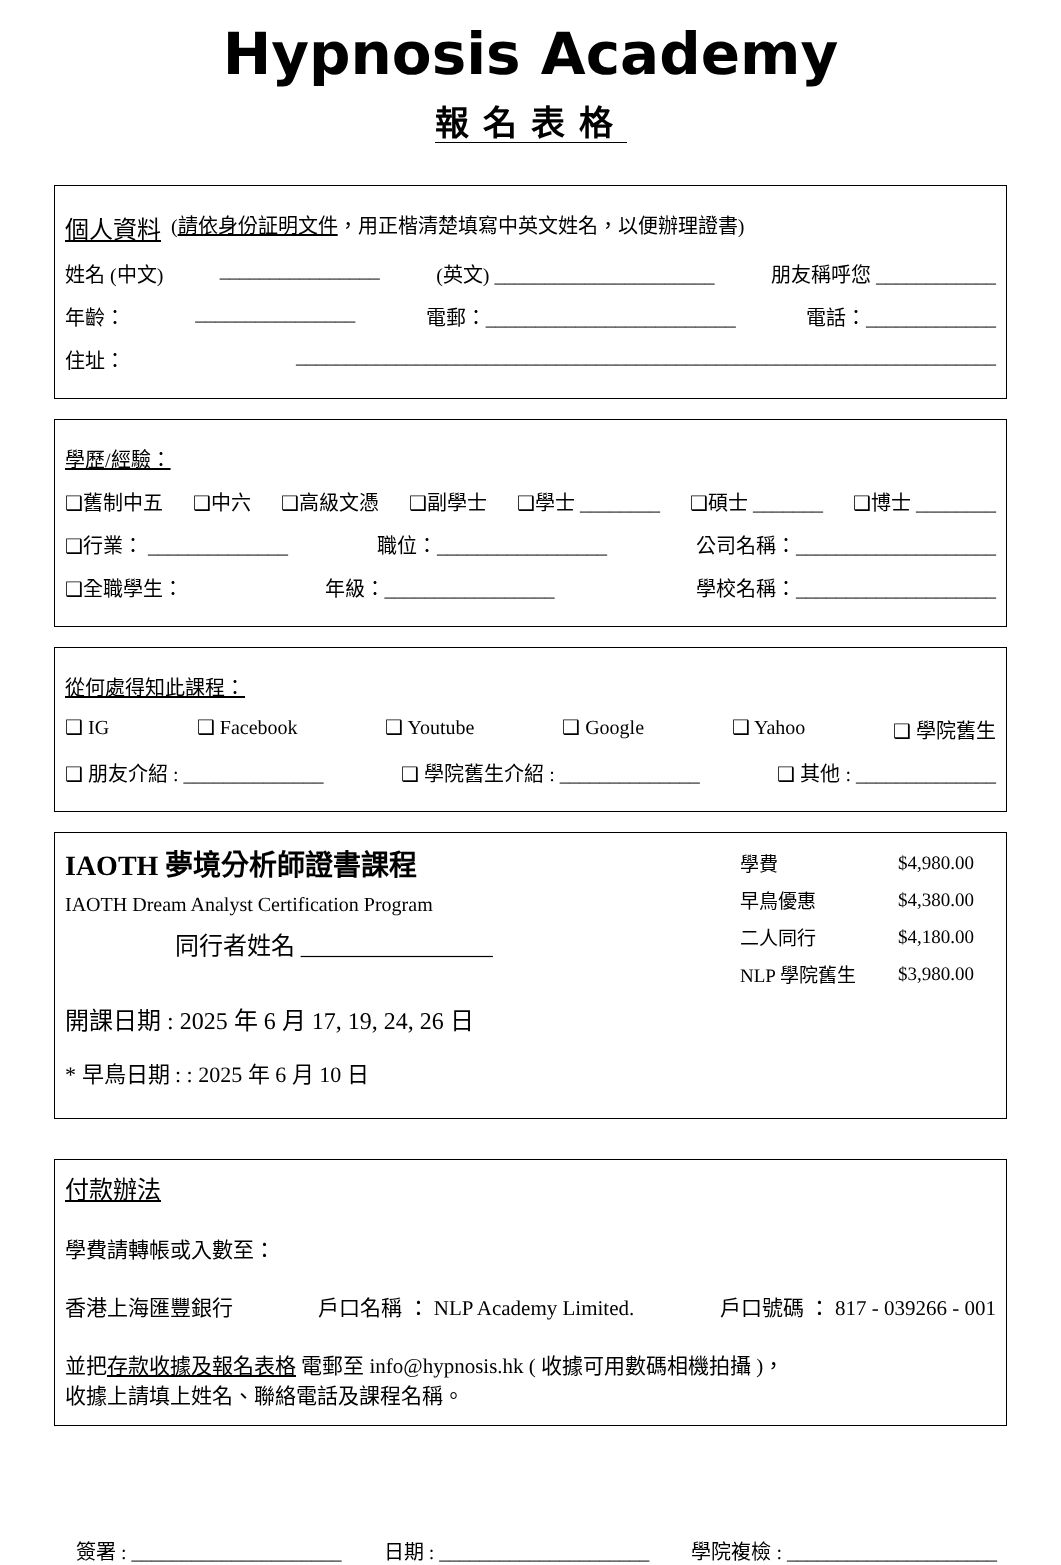Hypnosis Academy
報名表格
個人資料 (請依身份証明文件，用正楷清楚填寫中英文姓名，以便辦理證書)
姓名 (中文) ________________ (英文) ______________________ 朋友稱呼您 ____________
年齡： ________________ 電郵：_________________________ 電話：_____________
住址： ______________________________________________________________________
學歷/經驗：
❑舊制中五 ❑中六 ❑高級文憑 ❑副學士 ❑學士 ________ ❑碩士 _______ ❑博士 ________
❑行業： ______________ 職位：_________________ 公司名稱：____________________
❑全職學生： 年級：_________________ 學校名稱：____________________
從何處得知此課程：
❑ IG ❑ Facebook ❑ Youtube ❑ Google ❑ Yahoo ❑ 學院舊生
❑ 朋友介紹 : ______________ ❑ 學院舊生介紹 : ______________ ❑ 其他 : ______________
IAOTH 夢境分析師證書課程
IAOTH Dream Analyst Certification Program
同行者姓名 ________________
| 學費 | $4,980.00 |
| 早鳥優惠 | $4,380.00 |
| 二人同行 | $4,180.00 |
| NLP 學院舊生 | $3,980.00 |
開課日期 : 2025 年 6 月 17, 19, 24, 26 日
* 早鳥日期 : : 2025 年 6 月 10 日
付款辦法
學費請轉帳或入數至：
香港上海匯豐銀行 戶口名稱 ： NLP Academy Limited. 戶口號碼 ： 817 - 039266 - 001
並把存款收據及報名表格 電郵至 info@hypnosis.hk ( 收據可用數碼相機拍攝 )，
收據上請填上姓名、聯絡電話及課程名稱。
簽署 : _____________________ 日期 : _____________________ 學院複檢 : _____________________